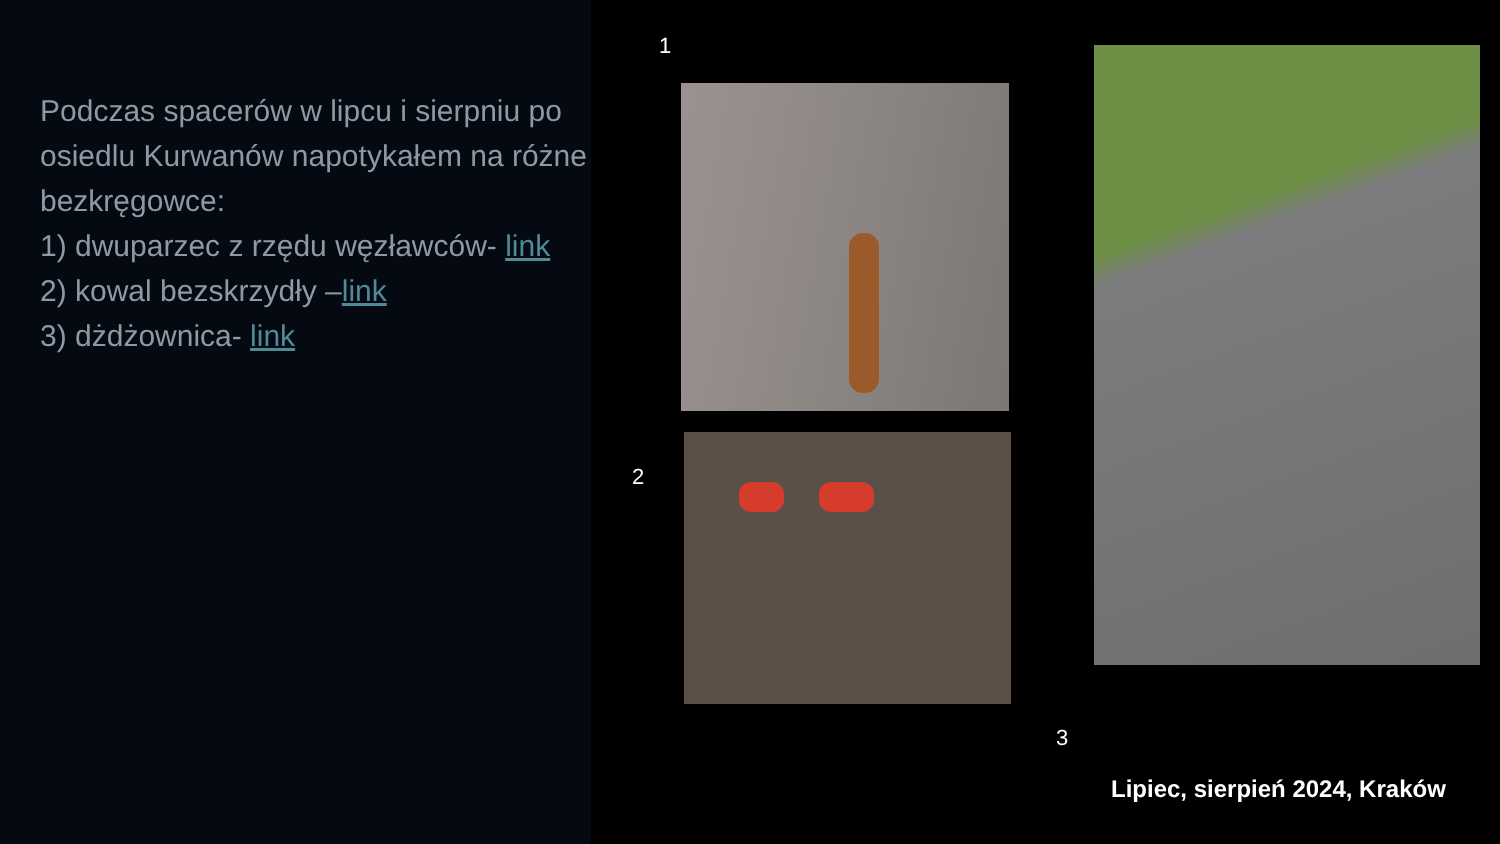Podczas spacerów w lipcu i sierpniu po osiedlu Kurwanów napotykałem na różne bezkręgowce:
1) dwuparzec z rzędu węzławców- link
2) kowal bezskrzydły –link
3) dżdżownica- link
1
2
3
Lipiec, sierpień 2024, Kraków